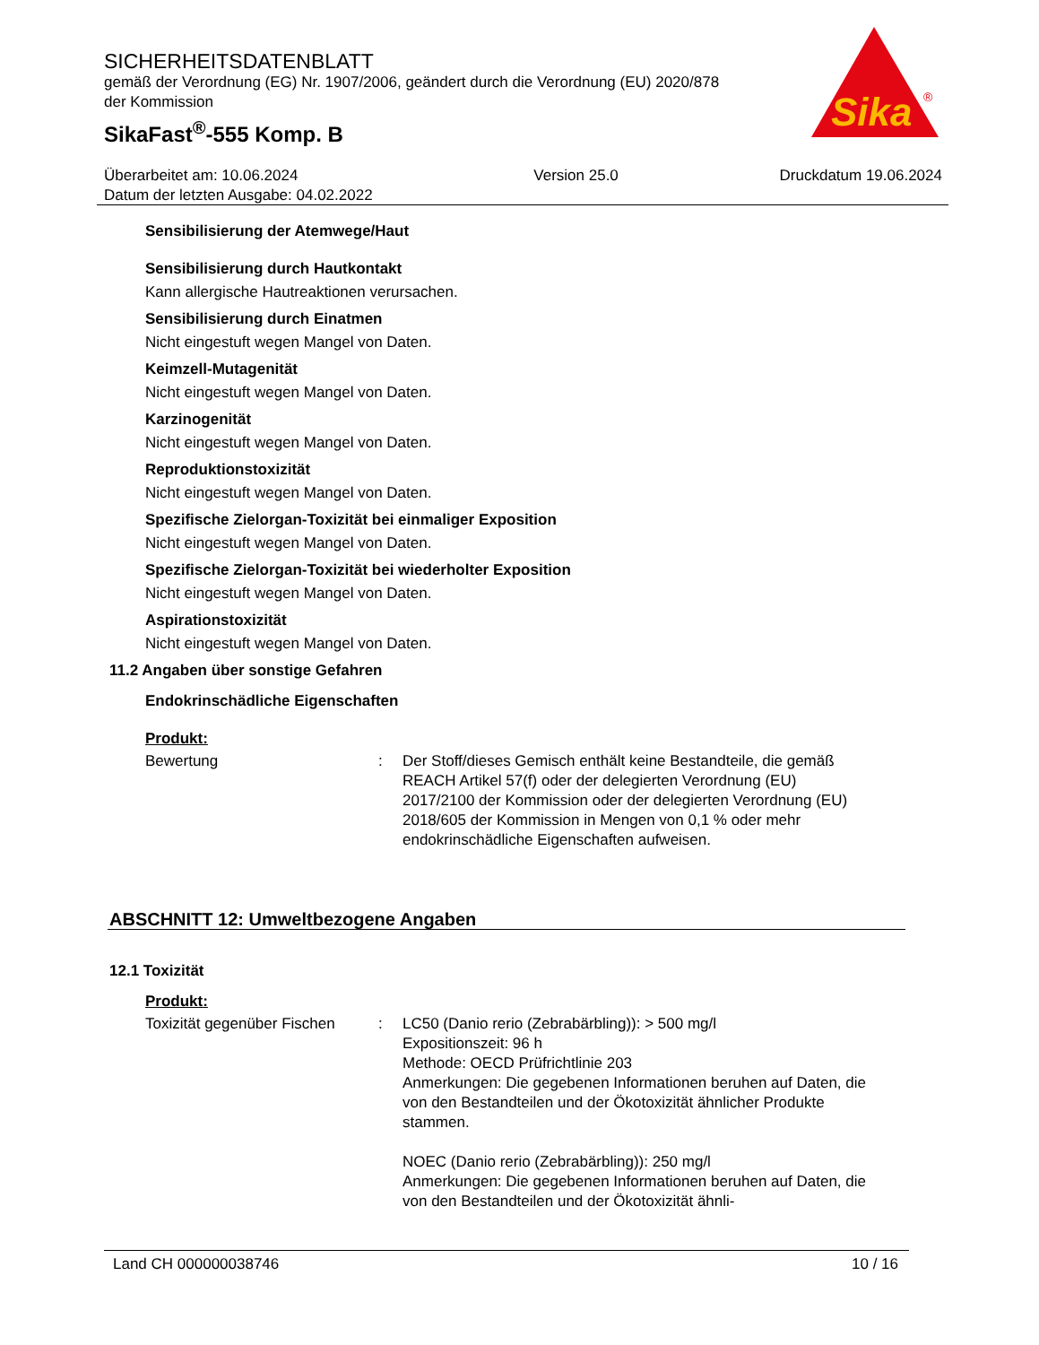SICHERHEITSDATENBLATT
gemäß der Verordnung (EG) Nr. 1907/2006, geändert durch die Verordnung (EU) 2020/878 der Kommission
SikaFast<sup>®</sup>-555 Komp. B
Sika
®
Überarbeitet am: 10.06.2024
Datum der letzten Ausgabe: 04.02.2022
Version 25.0 Druckdatum 19.06.2024
Sensibilisierung der Atemwege/Haut
Sensibilisierung durch Hautkontakt
Kann allergische Hautreaktionen verursachen.
Sensibilisierung durch Einatmen
Nicht eingestuft wegen Mangel von Daten.
Keimzell-Mutagenität
Nicht eingestuft wegen Mangel von Daten.
Karzinogenität
Nicht eingestuft wegen Mangel von Daten.
Reproduktionstoxizität
Nicht eingestuft wegen Mangel von Daten.
Spezifische Zielorgan-Toxizität bei einmaliger Exposition
Nicht eingestuft wegen Mangel von Daten.
Spezifische Zielorgan-Toxizität bei wiederholter Exposition
Nicht eingestuft wegen Mangel von Daten.
Aspirationstoxizität
Nicht eingestuft wegen Mangel von Daten.
11.2 Angaben über sonstige Gefahren
Endokrinschädliche Eigenschaften
Produkt:
Bewertung : Der Stoff/dieses Gemisch enthält keine Bestandteile, die gemäß REACH Artikel 57(f) oder der delegierten Verordnung (EU) 2017/2100 der Kommission oder der delegierten Verordnung (EU) 2018/605 der Kommission in Mengen von 0,1 % oder mehr endokrinschädliche Eigenschaften aufweisen.
ABSCHNITT 12: Umweltbezogene Angaben
12.1 Toxizität
Produkt:
Toxizität gegenüber Fischen
: LC50 (Danio rerio (Zebrabärbling)): > 500 mg/l
Expositionszeit: 96 h
Methode: OECD Prüfrichtlinie 203
Anmerkungen: Die gegebenen Informationen beruhen auf Daten, die von den Bestandteilen und der Ökotoxizität ähnlicher Produkte stammen.
NOEC (Danio rerio (Zebrabärbling)): 250 mg/l
Anmerkungen: Die gegebenen Informationen beruhen auf Daten, die von den Bestandteilen und der Ökotoxizität ähnli-
Land CH 000000038746 10 / 16